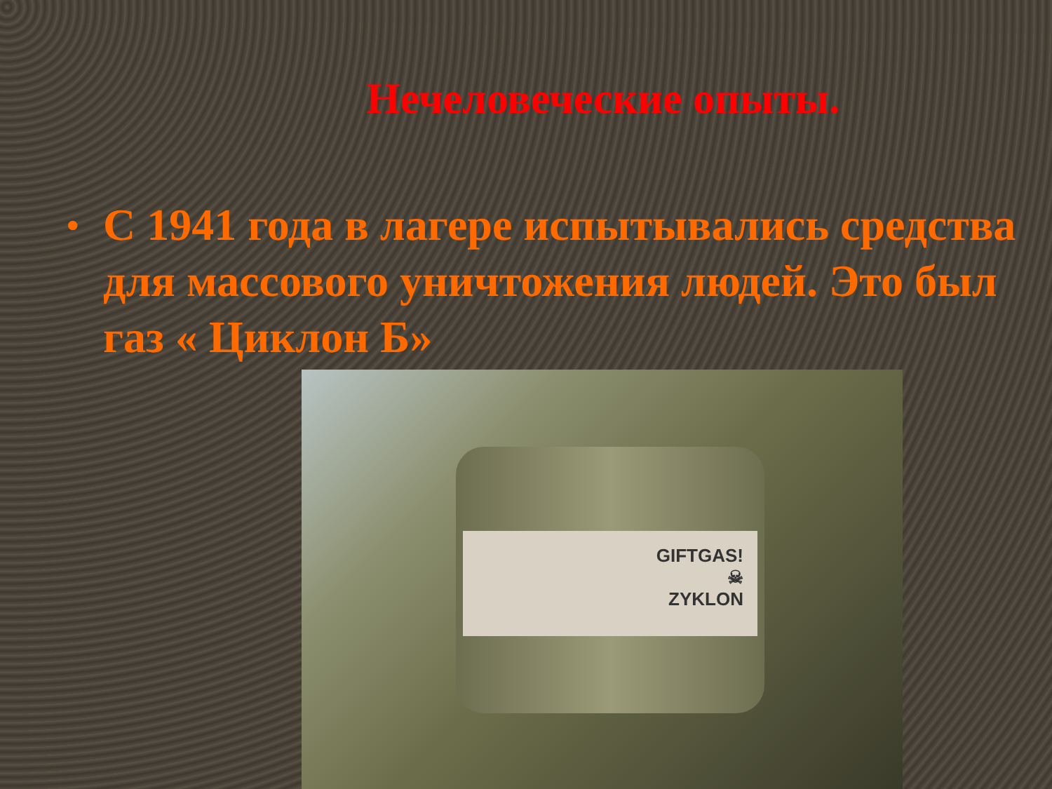Нечеловеческие опыты.
• С 1941 года в лагере испытывались средства для массового уничтожения людей. Это был газ « Циклон Б»
GIFTGAS!
☠
ZYKLON